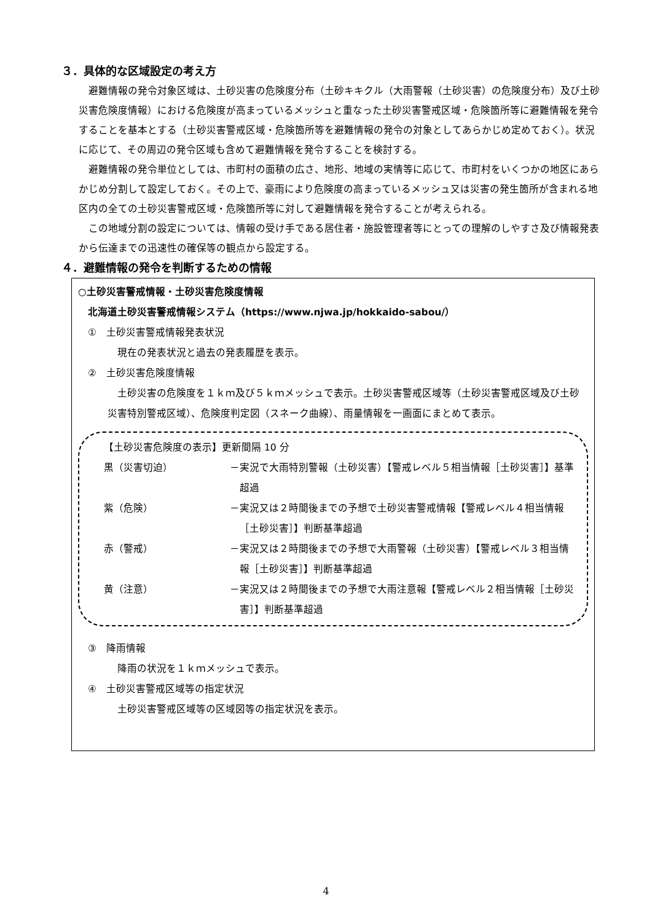３．具体的な区域設定の考え方
避難情報の発令対象区域は、土砂災害の危険度分布（土砂キキクル（大雨警報（土砂災害）の危険度分布）及び土砂災害危険度情報）における危険度が高まっているメッシュと重なった土砂災害警戒区域・危険箇所等に避難情報を発令することを基本とする（土砂災害警戒区域・危険箇所等を避難情報の発令の対象としてあらかじめ定めておく）。状況に応じて、その周辺の発令区域も含めて避難情報を発令することを検討する。
避難情報の発令単位としては、市町村の面積の広さ、地形、地域の実情等に応じて、市町村をいくつかの地区にあらかじめ分割して設定しておく。その上で、豪雨により危険度の高まっているメッシュ又は災害の発生箇所が含まれる地区内の全ての土砂災害警戒区域・危険箇所等に対して避難情報を発令することが考えられる。
この地域分割の設定については、情報の受け手である居住者・施設管理者等にとっての理解のしやすさ及び情報発表から伝達までの迅速性の確保等の観点から設定する。
４．避難情報の発令を判断するための情報
○土砂災害警戒情報・土砂災害危険度情報
北海道土砂災害警戒情報システム（https://www.njwa.jp/hokkaido-sabou/）
①　土砂災害警戒情報発表状況
現在の発表状況と過去の発表履歴を表示。
②　土砂災害危険度情報
土砂災害の危険度を１ｋｍ及び５ｋｍメッシュで表示。土砂災害警戒区域等（土砂災害警戒区域及び土砂災害特別警戒区域）、危険度判定図（スネーク曲線）、雨量情報を一画面にまとめて表示。
【土砂災害危険度の表示】更新間隔 10 分
黒（災害切迫） －実況で大雨特別警報（土砂災害）【警戒レベル５相当情報［土砂災害］】基準超過
紫（危険） －実況又は２時間後までの予想で土砂災害警戒情報【警戒レベル４相当情報［土砂災害］】判断基準超過
赤（警戒） －実況又は２時間後までの予想で大雨警報（土砂災害）【警戒レベル３相当情報［土砂災害］】判断基準超過
黄（注意） －実況又は２時間後までの予想で大雨注意報【警戒レベル２相当情報［土砂災害］】判断基準超過
③　降雨情報
降雨の状況を１ｋｍメッシュで表示。
④　土砂災害警戒区域等の指定状況
土砂災害警戒区域等の区域図等の指定状況を表示。
4